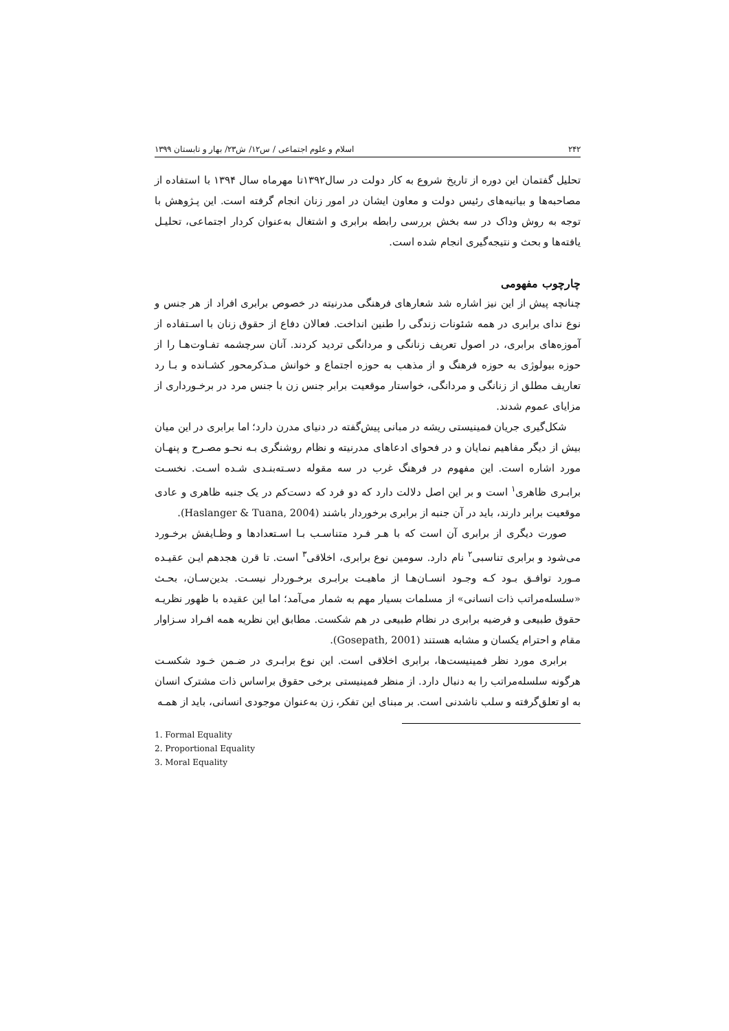۲۴۲ اسلام و علوم اجتماعی / س۱۲/ ش۲۳/ بهار و تابستان ۱۳۹۹
تحلیل گفتمان این دوره از تاریخ شروع به کار دولت در سال۱۳۹۲تا مهرماه سال ۱۳۹۴ با استفاده از مصاحبه‌ها و بیانیه‌های رئیس دولت و معاون ایشان در امور زنان انجام گرفته است. این پـژوهش با توجه به روش وداک در سه بخش بررسی رابطه برابری و اشتغال به‌عنوان کردار اجتماعی، تحلیـل یافته‌ها و بحث و نتیجه‌گیری انجام شده است.
چارچوب مفهومی
چنانچه پیش از این نیز اشاره شد شعارهای فرهنگی مدرنیته در خصوص برابری افراد از هر جنس و نوع ندای برابری در همه شئونات زندگی را طنین انداخت. فعالان دفاع از حقوق زنان با اسـتفاده از آموزه‌های برابری، در اصول تعریف زنانگی و مردانگی تردید کردند. آنان سرچشمه تفـاوت‌هـا را از حوزه بیولوژی به حوزه فرهنگ و از مذهب به حوزه اجتماع و خوانش مـذکرمحور کشـانده و بـا رد تعاریف مطلق از زنانگی و مردانگی، خواستار موقعیت برابر جنس زن با جنس مرد در برخـورداری از مزایای عموم شدند.
شکل‌گیری جریان فمینیستی ریشه در مبانی پیش‌گفته در دنیای مدرن دارد؛ اما برابری در این میان بیش از دیگر مفاهیم نمایان و در فحوای ادعاهای مدرنیته و نظام روشنگری بـه نحـو مصـرح و پنهـان مورد اشاره است. این مفهوم در فرهنگ غرب در سه مقوله دسـته‌بنـدی شـده اسـت. نخسـت برابـری ظاهری<sup>۱</sup> است و بر این اصل دلالت دارد که دو فرد که دست‌کم در یک جنبه ظاهری و عادی موقعیت برابر دارند، باید در آن جنبه از برابری برخوردار باشند (Haslanger & Tuana, 2004).
صورت دیگری از برابری آن است که با هـر فـرد متناسـب بـا اسـتعدادها و وظـایفش برخـورد می‌شود و برابری تناسبی<sup>۲</sup> نام دارد. سومین نوع برابری، اخلاقی<sup>۳</sup> است. تا قرن هجدهم ایـن عقیـده مـورد توافـق بـود کـه وجـود انسـان‌هـا از ماهیـت برابـری برخـوردار نیسـت. بدین‌سـان، بحـث «سلسله‌مراتب ذات انسانی» از مسلمات بسیار مهم به شمار می‌آمد؛ اما این عقیده با ظهور نظریـه حقوق طبیعی و فرضیه برابری در نظام طبیعی در هم شکست. مطابق این نظریه همه افـراد سـزاوار مقام و احترام یکسان و مشابه هستند (Gosepath, 2001).
برابری مورد نظر فمینیست‌ها، برابری اخلاقی است. این نوع برابـری در ضـمن خـود شکسـت هرگونه سلسله‌مراتب را به دنبال دارد. از منظر فمینیستی برخی حقوق براساس ذات مشترک انسان به او تعلق‌گرفته و سلب ناشدنی است. بر مبنای این تفکر، زن به‌عنوان موجودی انسانی، باید از همـه
1. Formal Equality
2. Proportional Equality
3. Moral Equality